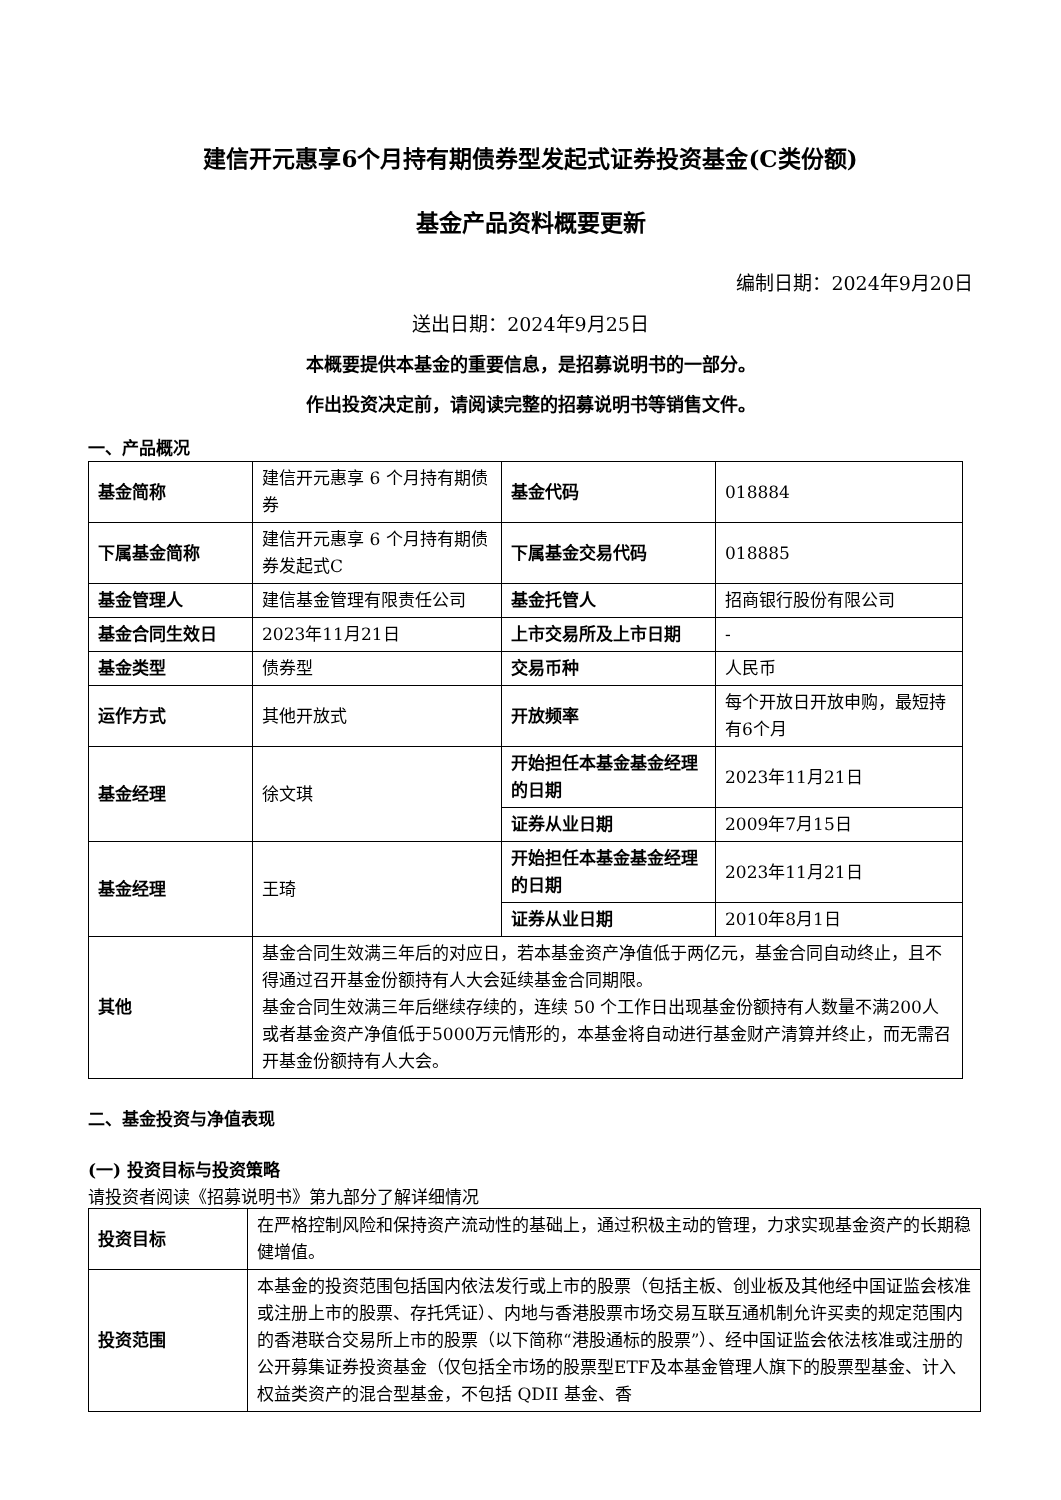建信开元惠享6个月持有期债券型发起式证券投资基金(C类份额)
基金产品资料概要更新
编制日期：2024年9月20日
送出日期：2024年9月25日
本概要提供本基金的重要信息，是招募说明书的一部分。
作出投资决定前，请阅读完整的招募说明书等销售文件。
一、产品概况
| 基金简称 | 建信开元惠享 6 个月持有期债券 | 基金代码 | 018884 |
| 下属基金简称 | 建信开元惠享 6 个月持有期债券发起式C | 下属基金交易代码 | 018885 |
| 基金管理人 | 建信基金管理有限责任公司 | 基金托管人 | 招商银行股份有限公司 |
| 基金合同生效日 | 2023年11月21日 | 上市交易所及上市日期 | - |
| 基金类型 | 债券型 | 交易币种 | 人民币 |
| 运作方式 | 其他开放式 | 开放频率 | 每个开放日开放申购，最短持有6个月 |
| 基金经理 | 徐文琪 | 开始担任本基金基金经理的日期 | 2023年11月21日 |
| | | 证券从业日期 | 2009年7月15日 |
| 基金经理 | 王琦 | 开始担任本基金基金经理的日期 | 2023年11月21日 |
| | | 证券从业日期 | 2010年8月1日 |
| 其他 | 基金合同生效满三年后的对应日，若本基金资产净值低于两亿元，基金合同自动终止，且不得通过召开基金份额持有人大会延续基金合同期限。 基金合同生效满三年后继续存续的，连续 50 个工作日出现基金份额持有人数量不满200人或者基金资产净值低于5000万元情形的，本基金将自动进行基金财产清算并终止，而无需召开基金份额持有人大会。 | | |
二、基金投资与净值表现
(一) 投资目标与投资策略
请投资者阅读《招募说明书》第九部分了解详细情况
| 投资目标 | 在严格控制风险和保持资产流动性的基础上，通过积极主动的管理，力求实现基金资产的长期稳健增值。 |
| 投资范围 | 本基金的投资范围包括国内依法发行或上市的股票（包括主板、创业板及其他经中国证监会核准或注册上市的股票、存托凭证）、内地与香港股票市场交易互联互通机制允许买卖的规定范围内的香港联合交易所上市的股票（以下简称“港股通标的股票”）、经中国证监会依法核准或注册的公开募集证券投资基金（仅包括全市场的股票型ETF及本基金管理人旗下的股票型基金、计入权益类资产的混合型基金，不包括 QDII 基金、香 |